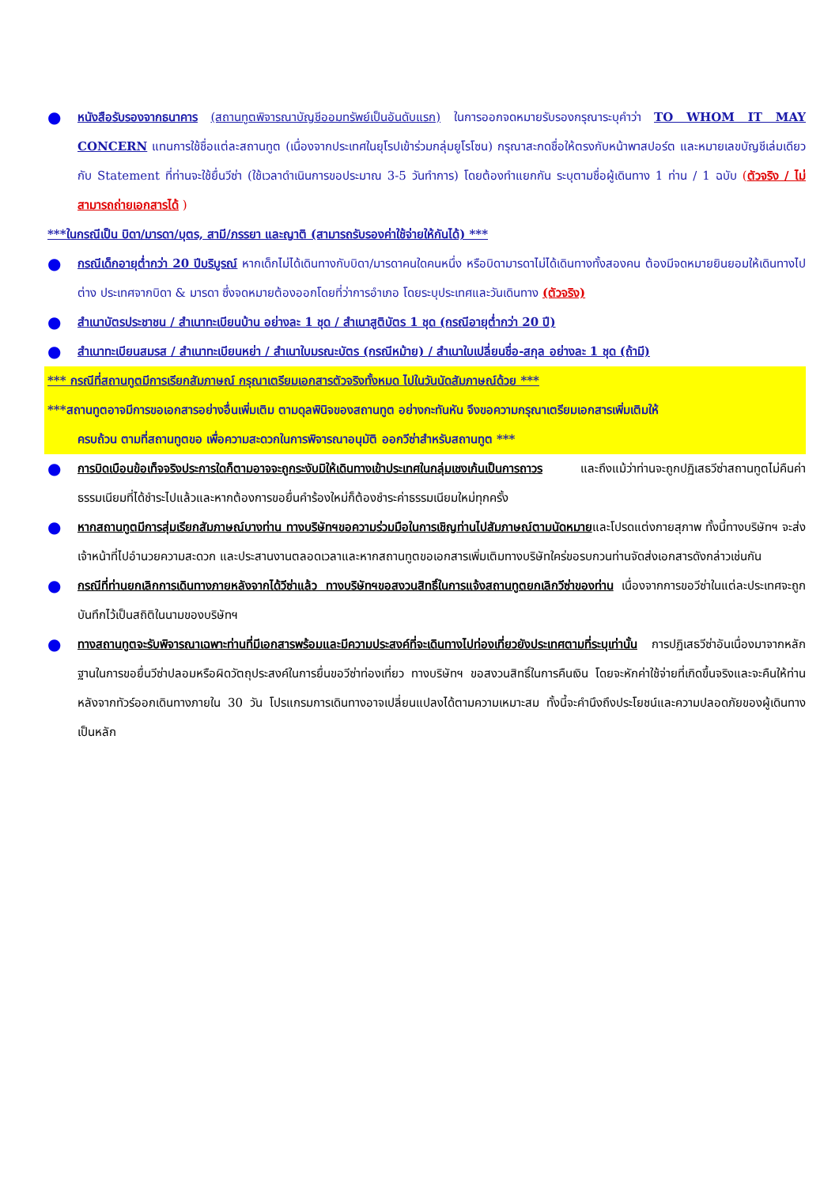●
หนังสือรับรองจากธนาคาร (สถานทูตพิจารณาบัญชีออมทรัพย์เป็นอันดับแรก) ในการออกจดหมายรับรองกรุณาระบุคำว่า TO WHOM IT MAY CONCERN แทนการใช้ชื่อแต่ละสถานทูต (เนื่องจากประเทศในยุโรปเข้าร่วมกลุ่มยูโรโซน) กรุณาสะกดชื่อให้ตรงกับหน้าพาสปอร์ต และหมายเลขบัญชีเล่มเดียวกับ Statement ที่ท่านจะใช้ยื่นวีซ่า (ใช้เวลาดำเนินการขอประมาณ 3-5 วันทำการ) โดยต้องทำแยกกัน ระบุตามชื่อผู้เดินทาง 1 ท่าน / 1 ฉบับ (ตัวจริง / ไม่สามารถถ่ายเอกสารได้ )
***ในกรณีเป็น บิดา/มารดา/บุตร, สามี/ภรรยา และญาติ (สามารถรับรองค่าใช้จ่ายให้กันได้) ***
●
กรณีเด็กอายุต่ำกว่า 20 ปีบริบูรณ์ หากเด็กไม่ได้เดินทางกับบิดา/มารดาคนใดคนหนึ่ง หรือบิดามารดาไม่ได้เดินทางทั้งสองคน ต้องมีจดหมายยินยอมให้เดินทางไปต่าง ประเทศจากบิดา & มารดา ซึ่งจดหมายต้องออกโดยที่ว่าการอำเภอ โดยระบุประเทศและวันเดินทาง (ตัวจริง)
●
สำเนาบัตรประชาชน / สำเนาทะเบียนบ้าน อย่างละ 1 ชุด / สำเนาสูติบัตร 1 ชุด (กรณีอายุต่ำกว่า 20 ปี)
●
สำเนาทะเบียนสมรส / สำเนาทะเบียนหย่า / สำเนาใบมรณะบัตร (กรณีหม้าย) / สำเนาใบเปลี่ยนชื่อ-สกุล อย่างละ 1 ชุด (ถ้ามี)
*** กรณีที่สถานทูตมีการเรียกสัมภาษณ์ กรุณาเตรียมเอกสารตัวจริงทั้งหมด ไปในวันนัดสัมภาษณ์ด้วย ***
***สถานทูตอาจมีการขอเอกสารอย่างอื่นเพิ่มเติม ตามดุลพินิจของสถานทูต อย่างกะทันหัน จึงขอความกรุณาเตรียมเอกสารเพิ่มเติมให้
ครบถ้วน ตามที่สถานทูตขอ เพื่อความสะดวกในการพิจารณาอนุมัติ ออกวีซ่าสำหรับสถานทูต ***
●
การบิดเบือนข้อเท็จจริงประการใดก็ตามอาจจะถูกระงับมิให้เดินทางเข้าประเทศในกลุ่มเชงเก้นเป็นการถาวร และถึงแม้ว่าท่านจะถูกปฏิเสธวีซ่าสถานทูตไม่คืนค่าธรรมเนียมที่ได้ชำระไปแล้วและหากต้องการขอยื่นคำร้องใหม่ก็ต้องชำระค่าธรรมเนียมใหม่ทุกครั้ง
●
หากสถานทูตมีการสุ่มเรียกสัมภาษณ์บางท่าน ทางบริษัทฯขอความร่วมมือในการเชิญท่านไปสัมภาษณ์ตามนัดหมายและโปรดแต่งกายสุภาพ ทั้งนี้ทางบริษัทฯ จะส่งเจ้าหน้าที่ไปอำนวยความสะดวก และประสานงานตลอดเวลาและหากสถานทูตขอเอกสารเพิ่มเติมทางบริษัทใคร่ขอรบกวนท่านจัดส่งเอกสารดังกล่าวเช่นกัน
●
กรณีที่ท่านยกเลิกการเดินทางภายหลังจากได้วีซ่าแล้ว ทางบริษัทฯขอสงวนสิทธิ์ในการแจ้งสถานทูตยกเลิกวีซ่าของท่าน เนื่องจากการขอวีซ่าในแต่ละประเทศจะถูกบันทึกไว้เป็นสถิติในนามของบริษัทฯ
●
ทางสถานทูตจะรับพิจารณาเฉพาะท่านที่มีเอกสารพร้อมและมีความประสงค์ที่จะเดินทางไปท่องเที่ยวยังประเทศตามที่ระบุเท่านั้น การปฏิเสธวีซ่าอันเนื่องมาจากหลักฐานในการขอยื่นวีซ่าปลอมหรือผิดวัตถุประสงค์ในการยื่นขอวีซ่าท่องเที่ยว ทางบริษัทฯ ขอสงวนสิทธิ์ในการคืนเงิน โดยจะหักค่าใช้จ่ายที่เกิดขึ้นจริงและจะคืนให้ท่านหลังจากทัวร์ออกเดินทางภายใน 30 วัน โปรแกรมการเดินทางอาจเปลี่ยนแปลงได้ตามความเหมาะสม ทั้งนี้จะคำนึงถึงประโยชน์และความปลอดภัยของผู้เดินทางเป็นหลัก